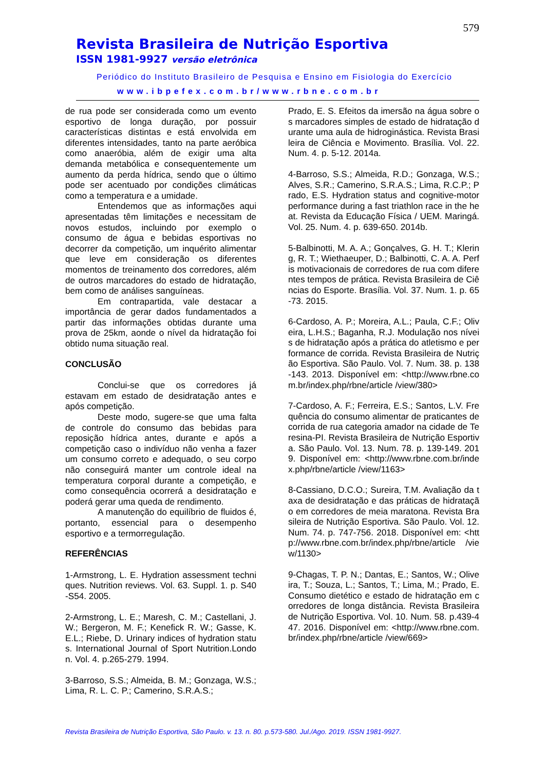579
Revista Brasileira de Nutrição Esportiva
ISSN 1981-9927 versão eletrônica
Periódico do Instituto Brasileiro de Pesquisa e Ensino em Fisiologia do Exercício
www.ibpefex.com.br/www.rbne.com.br
de rua pode ser considerada como um evento esportivo de longa duração, por possuir características distintas e está envolvida em diferentes intensidades, tanto na parte aeróbica como anaeróbia, além de exigir uma alta demanda metabólica e consequentemente um aumento da perda hídrica, sendo que o último pode ser acentuado por condições climáticas como a temperatura e a umidade.
Entendemos que as informações aqui apresentadas têm limitações e necessitam de novos estudos, incluindo por exemplo o consumo de água e bebidas esportivas no decorrer da competição, um inquérito alimentar que leve em consideração os diferentes momentos de treinamento dos corredores, além de outros marcadores do estado de hidratação, bem como de análises sanguíneas.
Em contrapartida, vale destacar a importância de gerar dados fundamentados a partir das informações obtidas durante uma prova de 25km, aonde o nível da hidratação foi obtido numa situação real.
CONCLUSÃO
Conclui-se que os corredores já estavam em estado de desidratação antes e após competição.
Deste modo, sugere-se que uma falta de controle do consumo das bebidas para reposição hídrica antes, durante e após a competição caso o indivíduo não venha a fazer um consumo correto e adequado, o seu corpo não conseguirá manter um controle ideal na temperatura corporal durante a competição, e como consequência ocorrerá a desidratação e poderá gerar uma queda de rendimento.
A manutenção do equilíbrio de fluidos é, portanto, essencial para o desempenho esportivo e a termorregulação.
REFERÊNCIAS
1-Armstrong, L. E. Hydration assessment techniques. Nutrition reviews. Vol. 63. Suppl. 1. p. S40-S54. 2005.
2-Armstrong, L. E.; Maresh, C. M.; Castellani, J. W.; Bergeron, M. F.; Kenefick R. W.; Gasse, K. E.L.; Riebe, D. Urinary indices of hydration status. International Journal of Sport Nutrition.London. Vol. 4. p.265-279. 1994.
3-Barroso, S.S.; Almeida, B. M.; Gonzaga, W.S.; Lima, R. L. C. P.; Camerino, S.R.A.S.;
Prado, E. S. Efeitos da imersão na água sobre os marcadores simples de estado de hidratação durante uma aula de hidroginástica. Revista Brasileira de Ciência e Movimento. Brasília. Vol. 22. Num. 4. p. 5-12. 2014a.
4-Barroso, S.S.; Almeida, R.D.; Gonzaga, W.S.; Alves, S.R.; Camerino, S.R.A.S.; Lima, R.C.P.; Prado, E.S. Hydration status and cognitive-motor performance during a fast triathlon race in the heat. Revista da Educação Física / UEM. Maringá. Vol. 25. Num. 4. p. 639-650. 2014b.
5-Balbinotti, M. A. A.; Gonçalves, G. H. T.; Klering, R. T.; Wiethaeuper, D.; Balbinotti, C. A. A. Perfis motivacionais de corredores de rua com diferentes tempos de prática. Revista Brasileira de Ciências do Esporte. Brasília. Vol. 37. Num. 1. p. 65-73. 2015.
6-Cardoso, A. P.; Moreira, A.L.; Paula, C.F.; Oliveira, L.H.S.; Baganha, R.J. Modulação nos níveis de hidratação após a prática do atletismo e performance de corrida. Revista Brasileira de Nutrição Esportiva. São Paulo. Vol. 7. Num. 38. p. 138-143. 2013. Disponível em: <http://www.rbne.com.br/index.php/rbne/article /view/380>
7-Cardoso, A. F.; Ferreira, E.S.; Santos, L.V. Frequência do consumo alimentar de praticantes de corrida de rua categoria amador na cidade de Teresina-PI. Revista Brasileira de Nutrição Esportiva. São Paulo. Vol. 13. Num. 78. p. 139-149. 2019. Disponível em: <http://www.rbne.com.br/index.php/rbne/article /view/1163>
8-Cassiano, D.C.O.; Sureira, T.M. Avaliação da taxa de desidratação e das práticas de hidratação em corredores de meia maratona. Revista Brasileira de Nutrição Esportiva. São Paulo. Vol. 12. Num. 74. p. 747-756. 2018. Disponível em: <http://www.rbne.com.br/index.php/rbne/article /view/1130>
9-Chagas, T. P. N.; Dantas, E.; Santos, W.; Oliveira, T.; Souza, L.; Santos, T.; Lima, M.; Prado, E. Consumo dietético e estado de hidratação em corredores de longa distância. Revista Brasileira de Nutrição Esportiva. Vol. 10. Num. 58. p.439-447. 2016. Disponível em: <http://www.rbne.com.br/index.php/rbne/article /view/669>
Revista Brasileira de Nutrição Esportiva, São Paulo. v. 13. n. 80. p.573-580. Jul./Ago. 2019. ISSN 1981-9927.